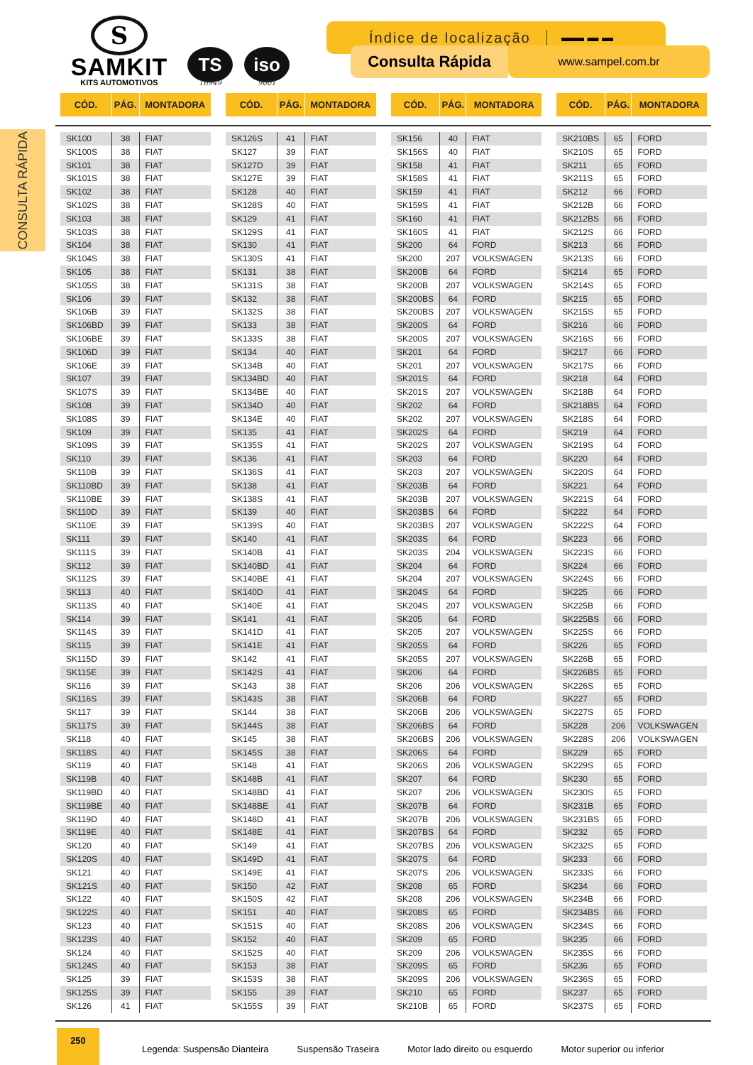S
SAMKIT
KITS AUTOMOTIVOS
TS
16949
iso
9001
Índice de localização ▬▬ ▬ ▬
Consulta Rápida
www.sampel.com.br
CONSULTA RÁPIDA
| CÓD. | PÁG. | MONTADORA |
| --- | --- | --- |
| SK100 | 38 | FIAT |
| SK100S | 38 | FIAT |
| SK101 | 38 | FIAT |
| SK101S | 38 | FIAT |
| SK102 | 38 | FIAT |
| SK102S | 38 | FIAT |
| SK103 | 38 | FIAT |
| SK103S | 38 | FIAT |
| SK104 | 38 | FIAT |
| SK104S | 38 | FIAT |
| SK105 | 38 | FIAT |
| SK105S | 38 | FIAT |
| SK106 | 39 | FIAT |
| SK106B | 39 | FIAT |
| SK106BD | 39 | FIAT |
| SK106BE | 39 | FIAT |
| SK106D | 39 | FIAT |
| SK106E | 39 | FIAT |
| SK107 | 39 | FIAT |
| SK107S | 39 | FIAT |
| SK108 | 39 | FIAT |
| SK108S | 39 | FIAT |
| SK109 | 39 | FIAT |
| SK109S | 39 | FIAT |
| SK110 | 39 | FIAT |
| SK110B | 39 | FIAT |
| SK110BD | 39 | FIAT |
| SK110BE | 39 | FIAT |
| SK110D | 39 | FIAT |
| SK110E | 39 | FIAT |
| SK111 | 39 | FIAT |
| SK111S | 39 | FIAT |
| SK112 | 39 | FIAT |
| SK112S | 39 | FIAT |
| SK113 | 40 | FIAT |
| SK113S | 40 | FIAT |
| SK114 | 39 | FIAT |
| SK114S | 39 | FIAT |
| SK115 | 39 | FIAT |
| SK115D | 39 | FIAT |
| SK115E | 39 | FIAT |
| SK116 | 39 | FIAT |
| SK116S | 39 | FIAT |
| SK117 | 39 | FIAT |
| SK117S | 39 | FIAT |
| SK118 | 40 | FIAT |
| SK118S | 40 | FIAT |
| SK119 | 40 | FIAT |
| SK119B | 40 | FIAT |
| SK119BD | 40 | FIAT |
| SK119BE | 40 | FIAT |
| SK119D | 40 | FIAT |
| SK119E | 40 | FIAT |
| SK120 | 40 | FIAT |
| SK120S | 40 | FIAT |
| SK121 | 40 | FIAT |
| SK121S | 40 | FIAT |
| SK122 | 40 | FIAT |
| SK122S | 40 | FIAT |
| SK123 | 40 | FIAT |
| SK123S | 40 | FIAT |
| SK124 | 40 | FIAT |
| SK124S | 40 | FIAT |
| SK125 | 39 | FIAT |
| SK125S | 39 | FIAT |
| SK126 | 41 | FIAT |
| CÓD. | PÁG. | MONTADORA |
| --- | --- | --- |
| SK126S | 41 | FIAT |
| SK127 | 39 | FIAT |
| SK127D | 39 | FIAT |
| SK127E | 39 | FIAT |
| SK128 | 40 | FIAT |
| SK128S | 40 | FIAT |
| SK129 | 41 | FIAT |
| SK129S | 41 | FIAT |
| SK130 | 41 | FIAT |
| SK130S | 41 | FIAT |
| SK131 | 38 | FIAT |
| SK131S | 38 | FIAT |
| SK132 | 38 | FIAT |
| SK132S | 38 | FIAT |
| SK133 | 38 | FIAT |
| SK133S | 38 | FIAT |
| SK134 | 40 | FIAT |
| SK134B | 40 | FIAT |
| SK134BD | 40 | FIAT |
| SK134BE | 40 | FIAT |
| SK134D | 40 | FIAT |
| SK134E | 40 | FIAT |
| SK135 | 41 | FIAT |
| SK135S | 41 | FIAT |
| SK136 | 41 | FIAT |
| SK136S | 41 | FIAT |
| SK138 | 41 | FIAT |
| SK138S | 41 | FIAT |
| SK139 | 40 | FIAT |
| SK139S | 40 | FIAT |
| SK140 | 41 | FIAT |
| SK140B | 41 | FIAT |
| SK140BD | 41 | FIAT |
| SK140BE | 41 | FIAT |
| SK140D | 41 | FIAT |
| SK140E | 41 | FIAT |
| SK141 | 41 | FIAT |
| SK141D | 41 | FIAT |
| SK141E | 41 | FIAT |
| SK142 | 41 | FIAT |
| SK142S | 41 | FIAT |
| SK143 | 38 | FIAT |
| SK143S | 38 | FIAT |
| SK144 | 38 | FIAT |
| SK144S | 38 | FIAT |
| SK145 | 38 | FIAT |
| SK145S | 38 | FIAT |
| SK148 | 41 | FIAT |
| SK148B | 41 | FIAT |
| SK148BD | 41 | FIAT |
| SK148BE | 41 | FIAT |
| SK148D | 41 | FIAT |
| SK148E | 41 | FIAT |
| SK149 | 41 | FIAT |
| SK149D | 41 | FIAT |
| SK149E | 41 | FIAT |
| SK150 | 42 | FIAT |
| SK150S | 42 | FIAT |
| SK151 | 40 | FIAT |
| SK151S | 40 | FIAT |
| SK152 | 40 | FIAT |
| SK152S | 40 | FIAT |
| SK153 | 38 | FIAT |
| SK153S | 38 | FIAT |
| SK155 | 39 | FIAT |
| SK155S | 39 | FIAT |
| CÓD. | PÁG. | MONTADORA |
| --- | --- | --- |
| SK156 | 40 | FIAT |
| SK156S | 40 | FIAT |
| SK158 | 41 | FIAT |
| SK158S | 41 | FIAT |
| SK159 | 41 | FIAT |
| SK159S | 41 | FIAT |
| SK160 | 41 | FIAT |
| SK160S | 41 | FIAT |
| SK200 | 64 | FORD |
| SK200 | 207 | VOLKSWAGEN |
| SK200B | 64 | FORD |
| SK200B | 207 | VOLKSWAGEN |
| SK200BS | 64 | FORD |
| SK200BS | 207 | VOLKSWAGEN |
| SK200S | 64 | FORD |
| SK200S | 207 | VOLKSWAGEN |
| SK201 | 64 | FORD |
| SK201 | 207 | VOLKSWAGEN |
| SK201S | 64 | FORD |
| SK201S | 207 | VOLKSWAGEN |
| SK202 | 64 | FORD |
| SK202 | 207 | VOLKSWAGEN |
| SK202S | 64 | FORD |
| SK202S | 207 | VOLKSWAGEN |
| SK203 | 64 | FORD |
| SK203 | 207 | VOLKSWAGEN |
| SK203B | 64 | FORD |
| SK203B | 207 | VOLKSWAGEN |
| SK203BS | 64 | FORD |
| SK203BS | 207 | VOLKSWAGEN |
| SK203S | 64 | FORD |
| SK203S | 204 | VOLKSWAGEN |
| SK204 | 64 | FORD |
| SK204 | 207 | VOLKSWAGEN |
| SK204S | 64 | FORD |
| SK204S | 207 | VOLKSWAGEN |
| SK205 | 64 | FORD |
| SK205 | 207 | VOLKSWAGEN |
| SK205S | 64 | FORD |
| SK205S | 207 | VOLKSWAGEN |
| SK206 | 64 | FORD |
| SK206 | 206 | VOLKSWAGEN |
| SK206B | 64 | FORD |
| SK206B | 206 | VOLKSWAGEN |
| SK206BS | 64 | FORD |
| SK206BS | 206 | VOLKSWAGEN |
| SK206S | 64 | FORD |
| SK206S | 206 | VOLKSWAGEN |
| SK207 | 64 | FORD |
| SK207 | 206 | VOLKSWAGEN |
| SK207B | 64 | FORD |
| SK207B | 206 | VOLKSWAGEN |
| SK207BS | 64 | FORD |
| SK207BS | 206 | VOLKSWAGEN |
| SK207S | 64 | FORD |
| SK207S | 206 | VOLKSWAGEN |
| SK208 | 65 | FORD |
| SK208 | 206 | VOLKSWAGEN |
| SK208S | 65 | FORD |
| SK208S | 206 | VOLKSWAGEN |
| SK209 | 65 | FORD |
| SK209 | 206 | VOLKSWAGEN |
| SK209S | 65 | FORD |
| SK209S | 206 | VOLKSWAGEN |
| SK210 | 65 | FORD |
| SK210B | 65 | FORD |
| CÓD. | PÁG. | MONTADORA |
| --- | --- | --- |
| SK210BS | 65 | FORD |
| SK210S | 65 | FORD |
| SK211 | 65 | FORD |
| SK211S | 65 | FORD |
| SK212 | 66 | FORD |
| SK212B | 66 | FORD |
| SK212BS | 66 | FORD |
| SK212S | 66 | FORD |
| SK213 | 66 | FORD |
| SK213S | 66 | FORD |
| SK214 | 65 | FORD |
| SK214S | 65 | FORD |
| SK215 | 65 | FORD |
| SK215S | 65 | FORD |
| SK216 | 66 | FORD |
| SK216S | 66 | FORD |
| SK217 | 66 | FORD |
| SK217S | 66 | FORD |
| SK218 | 64 | FORD |
| SK218B | 64 | FORD |
| SK218BS | 64 | FORD |
| SK218S | 64 | FORD |
| SK219 | 64 | FORD |
| SK219S | 64 | FORD |
| SK220 | 64 | FORD |
| SK220S | 64 | FORD |
| SK221 | 64 | FORD |
| SK221S | 64 | FORD |
| SK222 | 64 | FORD |
| SK222S | 64 | FORD |
| SK223 | 66 | FORD |
| SK223S | 66 | FORD |
| SK224 | 66 | FORD |
| SK224S | 66 | FORD |
| SK225 | 66 | FORD |
| SK225B | 66 | FORD |
| SK225BS | 66 | FORD |
| SK225S | 66 | FORD |
| SK226 | 65 | FORD |
| SK226B | 65 | FORD |
| SK226BS | 65 | FORD |
| SK226S | 65 | FORD |
| SK227 | 65 | FORD |
| SK227S | 65 | FORD |
| SK228 | 206 | VOLKSWAGEN |
| SK228S | 206 | VOLKSWAGEN |
| SK229 | 65 | FORD |
| SK229S | 65 | FORD |
| SK230 | 65 | FORD |
| SK230S | 65 | FORD |
| SK231B | 65 | FORD |
| SK231BS | 65 | FORD |
| SK232 | 65 | FORD |
| SK232S | 65 | FORD |
| SK233 | 66 | FORD |
| SK233S | 66 | FORD |
| SK234 | 66 | FORD |
| SK234B | 66 | FORD |
| SK234BS | 66 | FORD |
| SK234S | 66 | FORD |
| SK235 | 66 | FORD |
| SK235S | 66 | FORD |
| SK236 | 65 | FORD |
| SK236S | 65 | FORD |
| SK237 | 65 | FORD |
| SK237S | 65 | FORD |
250
Legenda: Suspensão Dianteira Suspensão Traseira Motor lado direito ou esquerdo Motor superior ou inferior